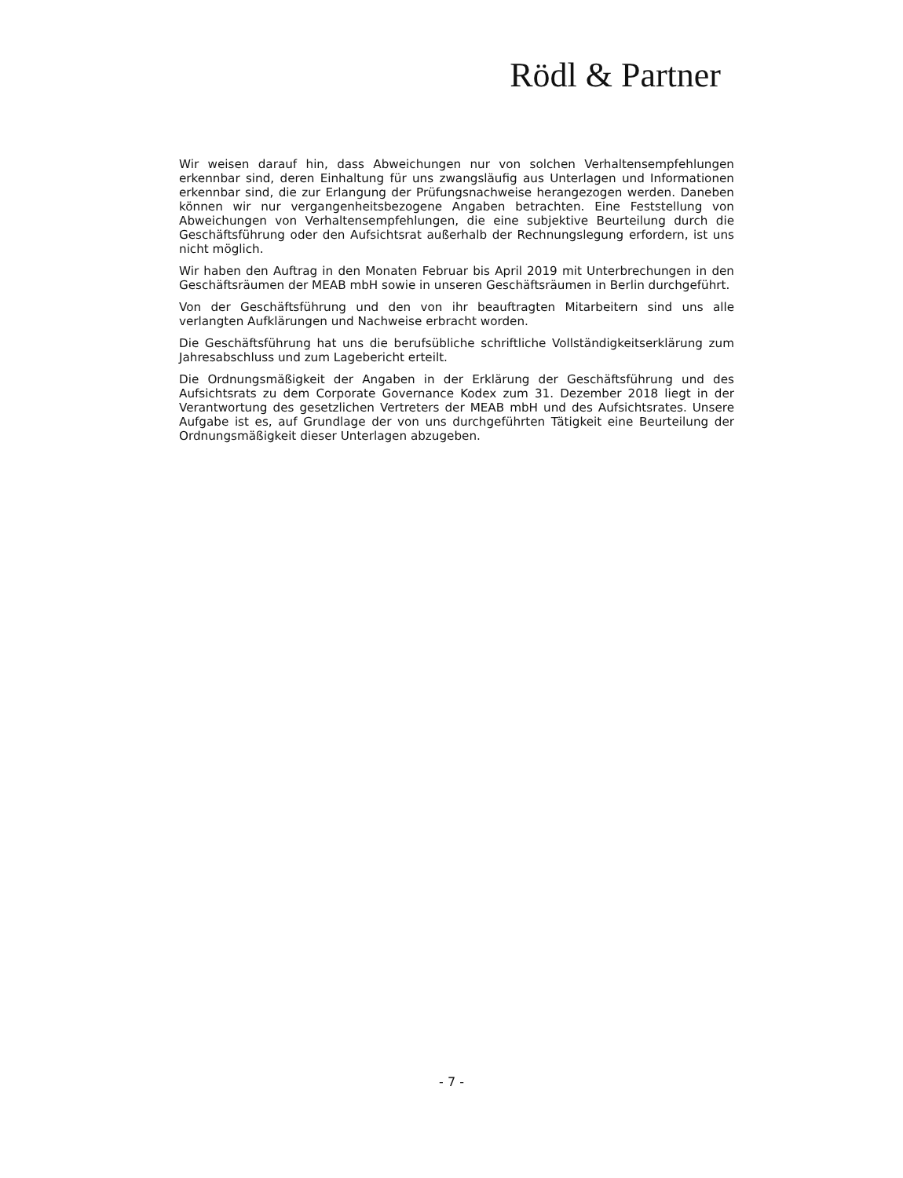Rödl & Partner
Wir weisen darauf hin, dass Abweichungen nur von solchen Verhaltensempfehlungen erkennbar sind, deren Einhaltung für uns zwangsläufig aus Unterlagen und Informationen erkennbar sind, die zur Erlangung der Prüfungsnachweise herangezogen werden. Daneben können wir nur vergangenheitsbezogene Angaben betrachten. Eine Feststellung von Abweichungen von Verhaltensempfehlungen, die eine subjektive Beurteilung durch die Geschäftsführung oder den Aufsichtsrat außerhalb der Rechnungslegung erfordern, ist uns nicht möglich.
Wir haben den Auftrag in den Monaten Februar bis April 2019 mit Unterbrechungen in den Geschäftsräumen der MEAB mbH sowie in unseren Geschäftsräumen in Berlin durchgeführt.
Von der Geschäftsführung und den von ihr beauftragten Mitarbeitern sind uns alle verlangten Aufklärungen und Nachweise erbracht worden.
Die Geschäftsführung hat uns die berufsübliche schriftliche Vollständigkeitserklärung zum Jahresabschluss und zum Lagebericht erteilt.
Die Ordnungsmäßigkeit der Angaben in der Erklärung der Geschäftsführung und des Aufsichtsrats zu dem Corporate Governance Kodex zum 31. Dezember 2018 liegt in der Verantwortung des gesetzlichen Vertreters der MEAB mbH und des Aufsichtsrates. Unsere Aufgabe ist es, auf Grundlage der von uns durchgeführten Tätigkeit eine Beurteilung der Ordnungsmäßigkeit dieser Unterlagen abzugeben.
- 7 -